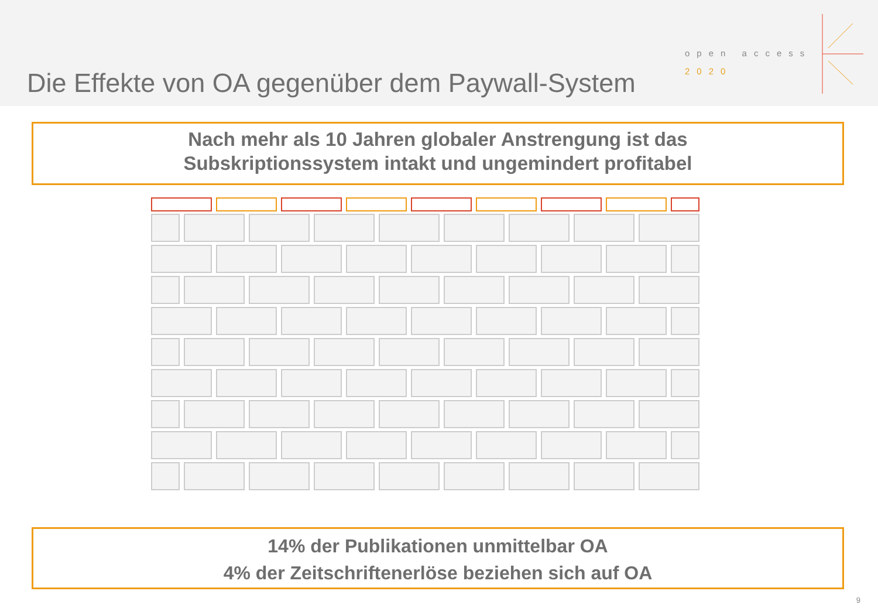Die Effekte von OA gegenüber dem Paywall-System
open access
2020
Nach mehr als 10 Jahren globaler Anstrengung ist das
Subskriptionssystem intakt und ungemindert profitabel
14% der Publikationen unmittelbar OA
4% der Zeitschriftenerlöse beziehen sich auf OA
9